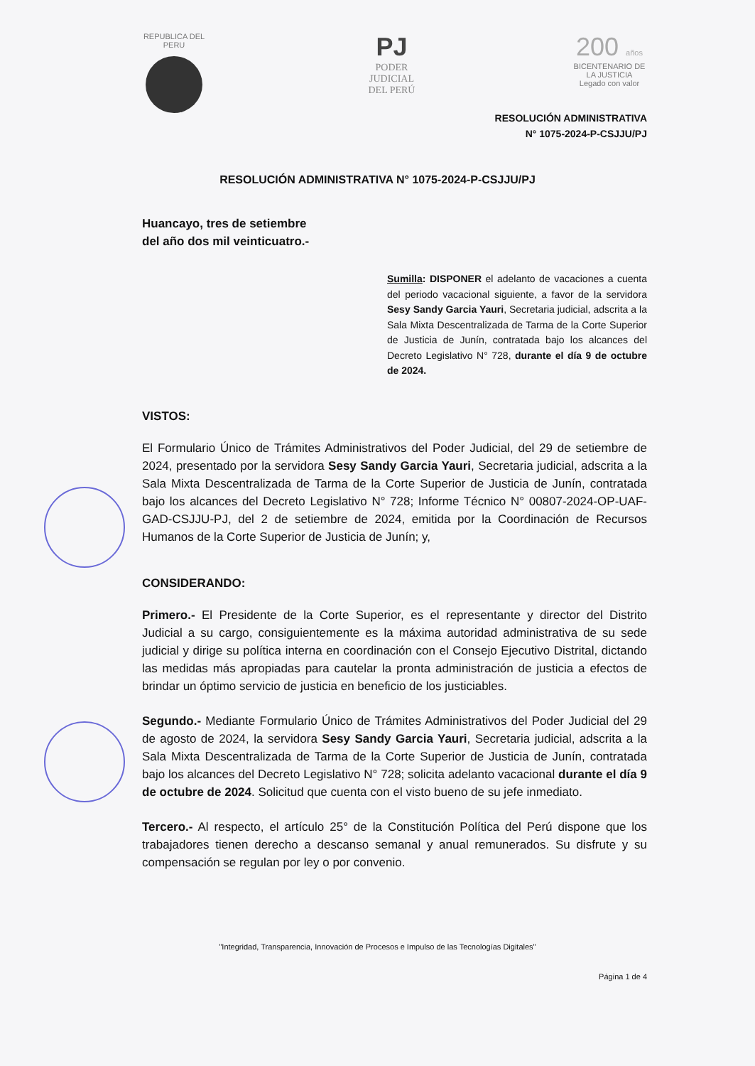REPUBLICA DEL PERU
PJ
PODER JUDICIAL
DEL PERÚ
200 años
BICENTENARIO DE LA JUSTICIA
Legado con valor
RESOLUCIÓN ADMINISTRATIVA
N° 1075-2024-P-CSJJU/PJ
RESOLUCIÓN ADMINISTRATIVA N° 1075-2024-P-CSJJU/PJ
Huancayo, tres de setiembre
del año dos mil veinticuatro.-
Sumilla: DISPONER el adelanto de vacaciones a cuenta del periodo vacacional siguiente, a favor de la servidora Sesy Sandy Garcia Yauri, Secretaria judicial, adscrita a la Sala Mixta Descentralizada de Tarma de la Corte Superior de Justicia de Junín, contratada bajo los alcances del Decreto Legislativo N° 728, durante el día 9 de octubre de 2024.
VISTOS:
El Formulario Único de Trámites Administrativos del Poder Judicial, del 29 de setiembre de 2024, presentado por la servidora Sesy Sandy Garcia Yauri, Secretaria judicial, adscrita a la Sala Mixta Descentralizada de Tarma de la Corte Superior de Justicia de Junín, contratada bajo los alcances del Decreto Legislativo N° 728; Informe Técnico N° 00807-2024-OP-UAF-GAD-CSJJU-PJ, del 2 de setiembre de 2024, emitida por la Coordinación de Recursos Humanos de la Corte Superior de Justicia de Junín; y,
CONSIDERANDO:
Primero.- El Presidente de la Corte Superior, es el representante y director del Distrito Judicial a su cargo, consiguientemente es la máxima autoridad administrativa de su sede judicial y dirige su política interna en coordinación con el Consejo Ejecutivo Distrital, dictando las medidas más apropiadas para cautelar la pronta administración de justicia a efectos de brindar un óptimo servicio de justicia en beneficio de los justiciables.
Segundo.- Mediante Formulario Único de Trámites Administrativos del Poder Judicial del 29 de agosto de 2024, la servidora Sesy Sandy Garcia Yauri, Secretaria judicial, adscrita a la Sala Mixta Descentralizada de Tarma de la Corte Superior de Justicia de Junín, contratada bajo los alcances del Decreto Legislativo N° 728; solicita adelanto vacacional durante el día 9 de octubre de 2024. Solicitud que cuenta con el visto bueno de su jefe inmediato.
Tercero.- Al respecto, el artículo 25° de la Constitución Política del Perú dispone que los trabajadores tienen derecho a descanso semanal y anual remunerados. Su disfrute y su compensación se regulan por ley o por convenio.
"Integridad, Transparencia, Innovación de Procesos e Impulso de las Tecnologías Digitales"
Página 1 de 4